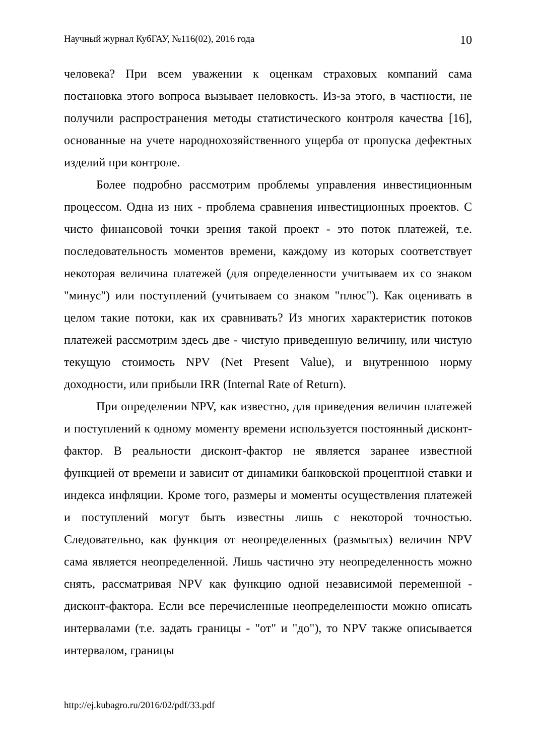Научный журнал КубГАУ, №116(02), 2016 года 10
человека? При всем уважении к оценкам страховых компаний сама постановка этого вопроса вызывает неловкость. Из-за этого, в частности, не получили распространения методы статистического контроля качества [16], основанные на учете народнохозяйственного ущерба от пропуска дефектных изделий при контроле.
Более подробно рассмотрим проблемы управления инвестиционным процессом. Одна из них - проблема сравнения инвестиционных проектов. С чисто финансовой точки зрения такой проект - это поток платежей, т.е. последовательность моментов времени, каждому из которых соответствует некоторая величина платежей (для определенности учитываем их со знаком "минус") или поступлений (учитываем со знаком "плюс"). Как оценивать в целом такие потоки, как их сравнивать? Из многих характеристик потоков платежей рассмотрим здесь две - чистую приведенную величину, или чистую текущую стоимость NPV (Net Present Value), и внутреннюю норму доходности, или прибыли IRR (Internal Rate of Return).
При определении NPV, как известно, для приведения величин платежей и поступлений к одному моменту времени используется постоянный дисконт-фактор. В реальности дисконт-фактор не является заранее известной функцией от времени и зависит от динамики банковской процентной ставки и индекса инфляции. Кроме того, размеры и моменты осуществления платежей и поступлений могут быть известны лишь с некоторой точностью. Следовательно, как функция от неопределенных (размытых) величин NPV сама является неопределенной. Лишь частично эту неопределенность можно снять, рассматривая NPV как функцию одной независимой переменной - дисконт-фактора. Если все перечисленные неопределенности можно описать интервалами (т.е. задать границы - "от" и "до"), то NPV также описывается интервалом, границы
http://ej.kubagro.ru/2016/02/pdf/33.pdf